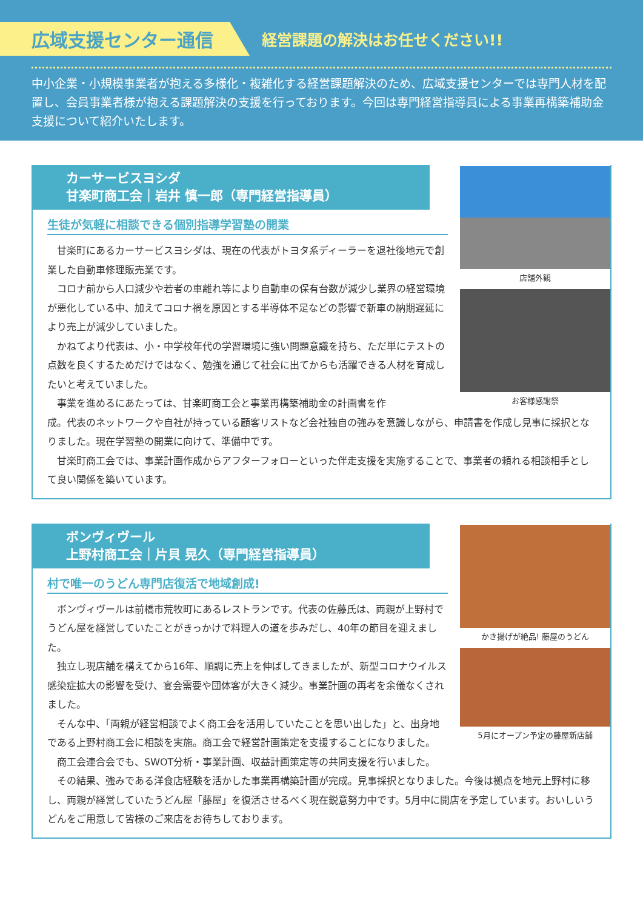広域支援センター通信
経営課題の解決はお任せください!!
中小企業・小規模事業者が抱える多様化・複雑化する経営課題解決のため、広域支援センターでは専門人材を配置し、会員事業者様が抱える課題解決の支援を行っております。今回は専門経営指導員による事業再構築補助金支援について紹介いたします。
カーサービスヨシダ
甘楽町商工会｜岩井 慎一郎（専門経営指導員）
生徒が気軽に相談できる個別指導学習塾の開業
甘楽町にあるカーサービスヨシダは、現在の代表がトヨタ系ディーラーを退社後地元で創業した自動車修理販売業です。
コロナ前から人口減少や若者の車離れ等により自動車の保有台数が減少し業界の経営環境が悪化している中、加えてコロナ禍を原因とする半導体不足などの影響で新車の納期遅延により売上が減少していました。
かねてより代表は、小・中学校年代の学習環境に強い問題意識を持ち、ただ単にテストの点数を良くするためだけではなく、勉強を通じて社会に出てからも活躍できる人材を育成したいと考えていました。
事業を進めるにあたっては、甘楽町商工会と事業再構築補助金の計画書を作
店舗外観
お客様感謝祭
成。代表のネットワークや自社が持っている顧客リストなど会社独自の強みを意識しながら、申請書を作成し見事に採択となりました。現在学習塾の開業に向けて、準備中です。
甘楽町商工会では、事業計画作成からアフターフォローといった伴走支援を実施することで、事業者の頼れる相談相手として良い関係を築いています。
ボンヴィヴール
上野村商工会｜片貝 晃久（専門経営指導員）
村で唯一のうどん専門店復活で地域創成!
ボンヴィヴールは前橋市荒牧町にあるレストランです。代表の佐藤氏は、両親が上野村でうどん屋を経営していたことがきっかけで料理人の道を歩みだし、40年の節目を迎えました。
独立し現店舗を構えてから16年、順調に売上を伸ばしてきましたが、新型コロナウイルス感染症拡大の影響を受け、宴会需要や団体客が大きく減少。事業計画の再考を余儀なくされました。
そんな中、「両親が経営相談でよく商工会を活用していたことを思い出した」と、出身地である上野村商工会に相談を実施。商工会で経営計画策定を支援することになりました。
かき揚げが絶品! 藤屋のうどん
5月にオープン予定の藤屋新店舗
商工会連合会でも、SWOT分析・事業計画、収益計画策定等の共同支援を行いました。
その結果、強みである洋食店経験を活かした事業再構築計画が完成。見事採択となりました。今後は拠点を地元上野村に移し、両親が経営していたうどん屋「藤屋」を復活させるべく現在鋭意努力中です。5月中に開店を予定しています。おいしいうどんをご用意して皆様のご来店をお待ちしております。